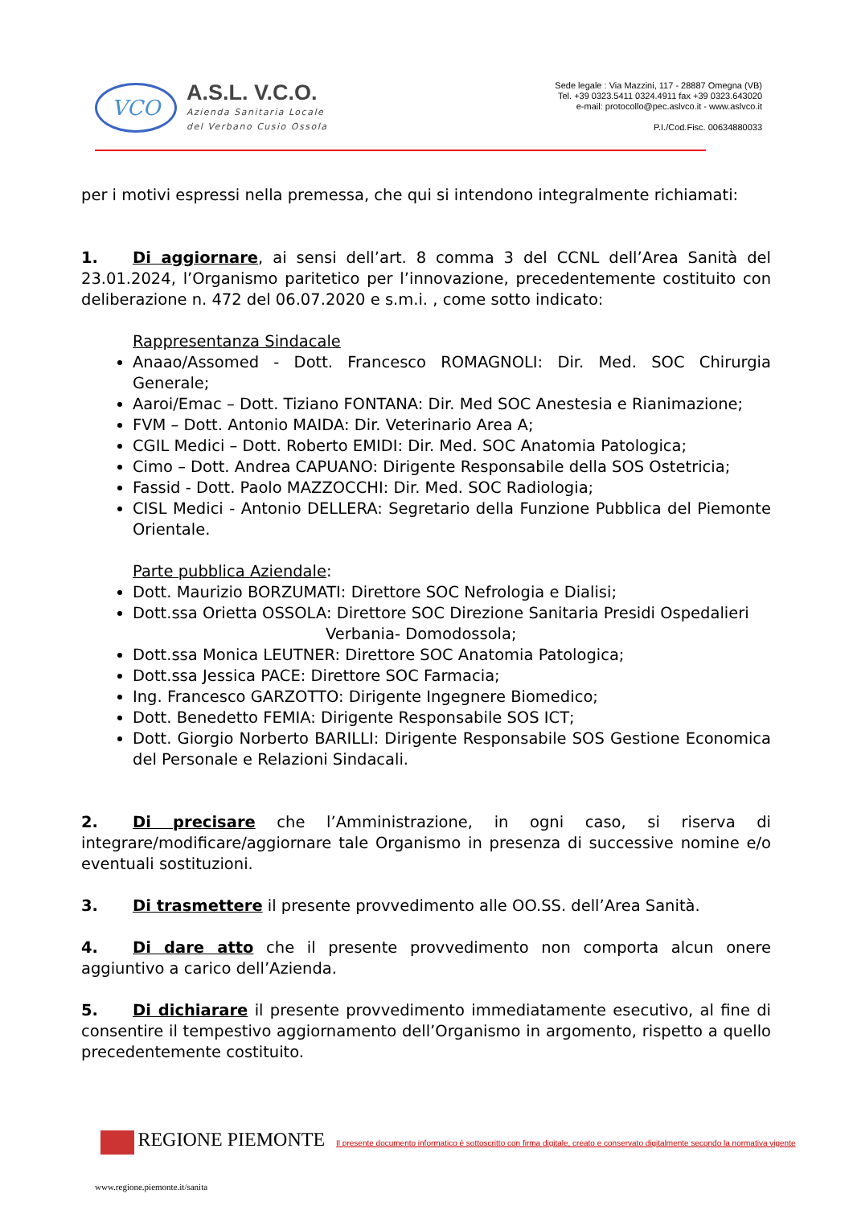VCO
A.S.L. V.C.O.
Azienda Sanitaria Locale
del Verbano Cusio Ossola
Sede legale : Via Mazzini, 117 - 28887 Omegna (VB)
Tel. +39 0323.5411 0324.4911 fax +39 0323.643020
e-mail: protocollo@pec.aslvco.it - www.aslvco.it
P.I./Cod.Fisc. 00634880033
per i motivi espressi nella premessa, che qui si intendono integralmente richiamati:
1. Di aggiornare, ai sensi dell’art. 8 comma 3 del CCNL dell’Area Sanità del 23.01.2024, l’Organismo paritetico per l’innovazione, precedentemente costituito con deliberazione n. 472 del 06.07.2020 e s.m.i. , come sotto indicato:
Rappresentanza Sindacale
Anaao/Assomed - Dott. Francesco ROMAGNOLI: Dir. Med. SOC Chirurgia Generale;
Aaroi/Emac – Dott. Tiziano FONTANA: Dir. Med SOC Anestesia e Rianimazione;
FVM – Dott. Antonio MAIDA: Dir. Veterinario Area A;
CGIL Medici – Dott. Roberto EMIDI: Dir. Med. SOC Anatomia Patologica;
Cimo – Dott. Andrea CAPUANO: Dirigente Responsabile della SOS Ostetricia;
Fassid - Dott. Paolo MAZZOCCHI: Dir. Med. SOC Radiologia;
CISL Medici - Antonio DELLERA: Segretario della Funzione Pubblica del Piemonte Orientale.
Parte pubblica Aziendale:
Dott. Maurizio BORZUMATI: Direttore SOC Nefrologia e Dialisi;
Dott.ssa Orietta OSSOLA: Direttore SOC Direzione Sanitaria Presidi Ospedalieri
Verbania- Domodossola;
Dott.ssa Monica LEUTNER: Direttore SOC Anatomia Patologica;
Dott.ssa Jessica PACE: Direttore SOC Farmacia;
Ing. Francesco GARZOTTO: Dirigente Ingegnere Biomedico;
Dott. Benedetto FEMIA: Dirigente Responsabile SOS ICT;
Dott. Giorgio Norberto BARILLI: Dirigente Responsabile SOS Gestione Economica del Personale e Relazioni Sindacali.
2. Di precisare che l’Amministrazione, in ogni caso, si riserva di integrare/modificare/aggiornare tale Organismo in presenza di successive nomine e/o eventuali sostituzioni.
3. Di trasmettere il presente provvedimento alle OO.SS. dell’Area Sanità.
4. Di dare atto che il presente provvedimento non comporta alcun onere aggiuntivo a carico dell’Azienda.
5. Di dichiarare il presente provvedimento immediatamente esecutivo, al fine di consentire il tempestivo aggiornamento dell’Organismo in argomento, rispetto a quello precedentemente costituito.
REGIONE PIEMONTE Il presente documento informatico è sottoscritto con firma digitale, creato e conservato digitalmente secondo la normativa vigente
www.regione.piemonte.it/sanita